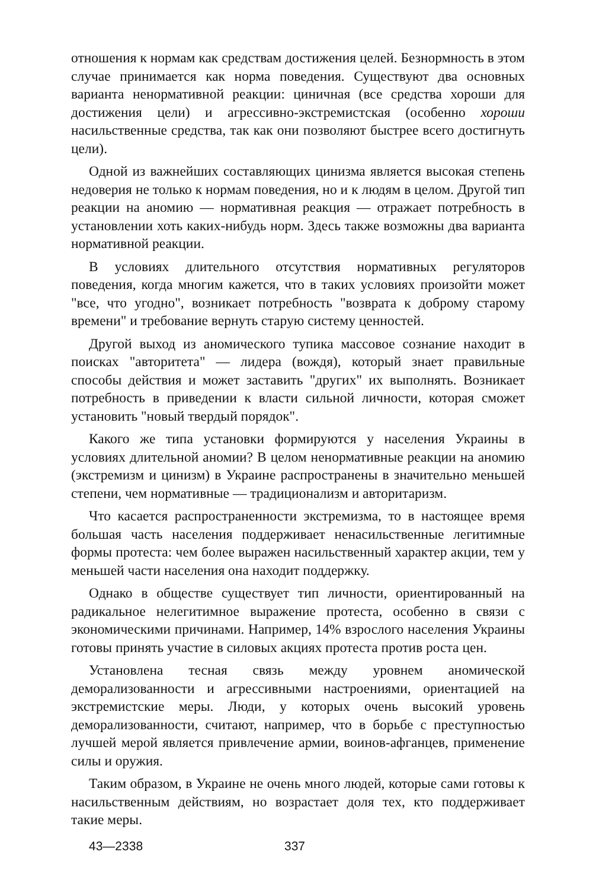отношения к нормам как средствам достижения целей. Безнормность в этом случае принимается как норма поведения. Существуют два основных варианта ненормативной реакции: циничная (все средства хороши для достижения цели) и агрессивно-экстремистская (особенно хороши насильственные средства, так как они позволяют быстрее всего достигнуть цели).
Одной из важнейших составляющих цинизма является высокая степень недоверия не только к нормам поведения, но и к людям в целом. Другой тип реакции на аномию — нормативная реакция — отражает потребность в установлении хоть каких-нибудь норм. Здесь также возможны два варианта нормативной реакции.
В условиях длительного отсутствия нормативных регуляторов поведения, когда многим кажется, что в таких условиях произойти может "все, что угодно", возникает потребность "возврата к доброму старому времени" и требование вернуть старую систему ценностей.
Другой выход из аномического тупика массовое сознание находит в поисках "авторитета" — лидера (вождя), который знает правильные способы действия и может заставить "других" их выполнять. Возникает потребность в приведении к власти сильной личности, которая сможет установить "новый твердый порядок".
Какого же типа установки формируются у населения Украины в условиях длительной аномии? В целом ненормативные реакции на аномию (экстремизм и цинизм) в Украине распространены в значительно меньшей степени, чем нормативные — традиционализм и авторитаризм.
Что касается распространенности экстремизма, то в настоящее время большая часть населения поддерживает ненасильственные легитимные формы протеста: чем более выражен насильственный характер акции, тем у меньшей части населения она находит поддержку.
Однако в обществе существует тип личности, ориентированный на радикальное нелегитимное выражение протеста, особенно в связи с экономическими причинами. Например, 14% взрослого населения Украины готовы принять участие в силовых акциях протеста против роста цен.
Установлена тесная связь между уровнем аномической деморализованности и агрессивными настроениями, ориентацией на экстремистские меры. Люди, у которых очень высокий уровень деморализованности, считают, например, что в борьбе с преступностью лучшей мерой является привлечение армии, воинов-афганцев, применение силы и оружия.
Таким образом, в Украине не очень много людей, которые сами готовы к насильственным действиям, но возрастает доля тех, кто поддерживает такие меры.
43—2338 337